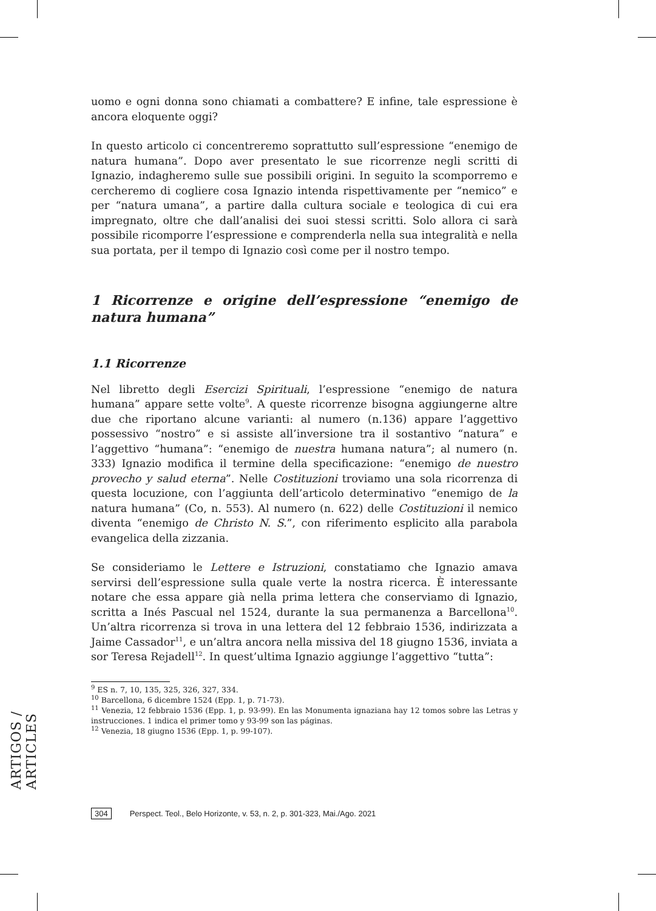ARTIGOS / ARTICLES
uomo e ogni donna sono chiamati a combattere? E infine, tale espressione è ancora eloquente oggi?
In questo articolo ci concentreremo soprattutto sull’espressione “enemigo de natura humana”. Dopo aver presentato le sue ricorrenze negli scritti di Ignazio, indagheremo sulle sue possibili origini. In seguito la scomporremo e cercheremo di cogliere cosa Ignazio intenda rispettivamente per “nemico” e per “natura umana”, a partire dalla cultura sociale e teologica di cui era impregnato, oltre che dall’analisi dei suoi stessi scritti. Solo allora ci sarà possibile ricomporre l’espressione e comprenderla nella sua integralità e nella sua portata, per il tempo di Ignazio così come per il nostro tempo.
1 Ricorrenze e origine dell’espressione “enemigo de natura humana”
1.1 Ricorrenze
Nel libretto degli Esercizi Spirituali, l’espressione “enemigo de natura humana” appare sette volte<sup>9</sup>. A queste ricorrenze bisogna aggiungerne altre due che riportano alcune varianti: al numero (n.136) appare l’aggettivo possessivo “nostro” e si assiste all’inversione tra il sostantivo “natura” e l’aggettivo “humana”: “enemigo de nuestra humana natura”; al numero (n. 333) Ignazio modifica il termine della specificazione: “enemigo de nuestro provecho y salud eterna”. Nelle Costituzioni troviamo una sola ricorrenza di questa locuzione, con l’aggiunta dell’articolo determinativo “enemigo de la natura humana” (Co, n. 553). Al numero (n. 622) delle Costituzioni il nemico diventa “enemigo de Christo N. S.”, con riferimento esplicito alla parabola evangelica della zizzania.
Se consideriamo le Lettere e Istruzioni, constatiamo che Ignazio amava servirsi dell’espressione sulla quale verte la nostra ricerca. È interessante notare che essa appare già nella prima lettera che conserviamo di Ignazio, scritta a Inés Pascual nel 1524, durante la sua permanenza a Barcellona<sup>10</sup>. Un’altra ricorrenza si trova in una lettera del 12 febbraio 1536, indirizzata a Jaime Cassador<sup>11</sup>, e un’altra ancora nella missiva del 18 giugno 1536, inviata a sor Teresa Rejadell<sup>12</sup>. In quest’ultima Ignazio aggiunge l’aggettivo “tutta”:
<sup>9</sup> ES n. 7, 10, 135, 325, 326, 327, 334.
<sup>10</sup> Barcellona, 6 dicembre 1524 (Epp. 1, p. 71-73).
<sup>11</sup> Venezia, 12 febbraio 1536 (Epp. 1, p. 93-99). En las Monumenta ignaziana hay 12 tomos sobre las Letras y instrucciones. 1 indica el primer tomo y 93-99 son las páginas.
<sup>12</sup> Venezia, 18 giugno 1536 (Epp. 1, p. 99-107).
304 Perspect. Teol., Belo Horizonte, v. 53, n. 2, p. 301-323, Mai./Ago. 2021